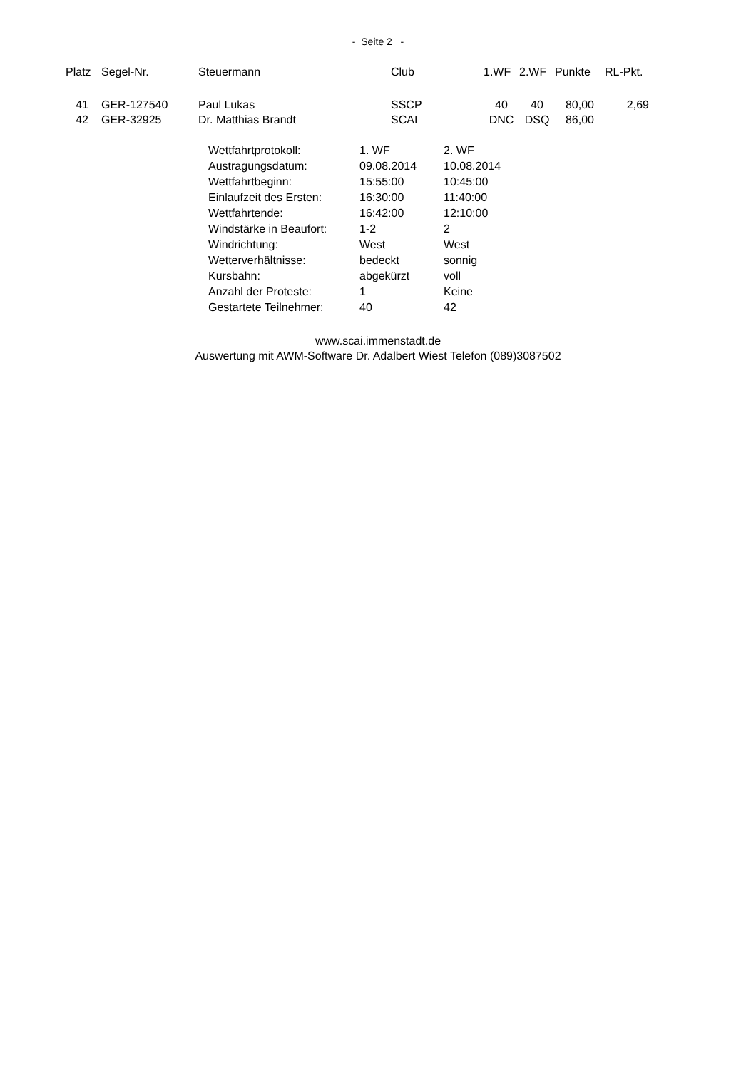- Seite 2 -
| Platz | Segel-Nr. | Steuermann | Club | 1.WF | 2.WF | Punkte | RL-Pkt. |
| --- | --- | --- | --- | --- | --- | --- | --- |
| 41 | GER-127540 | Paul Lukas | SSCP | 40 | 40 | 80,00 | 2,69 |
| 42 | GER-32925 | Dr. Matthias Brandt | SCAI | DNC | DSQ | 86,00 | |
| Wettfahrtprotokoll: | 1. WF | 2. WF |
| Austragungsdatum: | 09.08.2014 | 10.08.2014 |
| Wettfahrtbeginn: | 15:55:00 | 10:45:00 |
| Einlaufzeit des Ersten: | 16:30:00 | 11:40:00 |
| Wettfahrtende: | 16:42:00 | 12:10:00 |
| Windstärke in Beaufort: | 1-2 | 2 |
| Windrichtung: | West | West |
| Wetterverhältnisse: | bedeckt | sonnig |
| Kursbahn: | abgekürzt | voll |
| Anzahl der Proteste: | 1 | Keine |
| Gestartete Teilnehmer: | 40 | 42 |
www.scai.immenstadt.de
Auswertung mit AWM-Software Dr. Adalbert Wiest Telefon (089)3087502